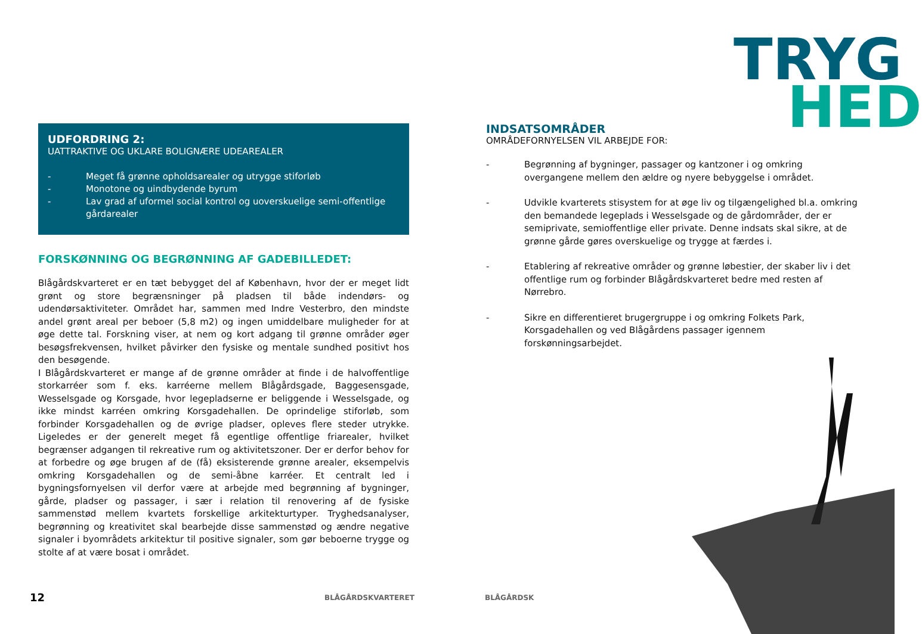TRYG
HED
UDFORDRING 2:
UATTRAKTIVE OG UKLARE BOLIGNÆRE UDEAREALER
- Meget få grønne opholdsarealer og utrygge stiforløb
- Monotone og uindbydende byrum
- Lav grad af uformel social kontrol og uoverskuelige semi-offentlige gårdarealer
FORSKØNNING OG BEGRØNNING AF GADEBILLEDET:
Blågårdskvarteret er en tæt bebygget del af København, hvor der er meget lidt grønt og store begrænsninger på pladsen til både indendørs- og udendørsaktiviteter. Området har, sammen med Indre Vesterbro, den mindste andel grønt areal per beboer (5,8 m2) og ingen umiddelbare muligheder for at øge dette tal. Forskning viser, at nem og kort adgang til grønne områder øger besøgsfrekvensen, hvilket påvirker den fysiske og mentale sundhed positivt hos den besøgende.
I Blågårdskvarteret er mange af de grønne områder at finde i de halvoffentlige storkarréer som f. eks. karréerne mellem Blågårdsgade, Baggesensgade, Wesselsgade og Korsgade, hvor legepladserne er beliggende i Wesselsgade, og ikke mindst karréen omkring Korsgadehallen. De oprindelige stiforløb, som forbinder Korsgadehallen og de øvrige pladser, opleves flere steder utrykke. Ligeledes er der generelt meget få egentlige offentlige friarealer, hvilket begrænser adgangen til rekreative rum og aktivitetszoner. Der er derfor behov for at forbedre og øge brugen af de (få) eksisterende grønne arealer, eksempelvis omkring Korsgadehallen og de semi-åbne karréer. Et centralt led i bygningsfornyelsen vil derfor være at arbejde med begrønning af bygninger, gårde, pladser og passager, i sær i relation til renovering af de fysiske sammenstød mellem kvartets forskellige arkitekturtyper. Tryghedsanalyser, begrønning og kreativitet skal bearbejde disse sammenstød og ændre negative signaler i byområdets arkitektur til positive signaler, som gør beboerne trygge og stolte af at være bosat i området.
INDSATSOMRÅDER
OMRÅDEFORNYELSEN VIL ARBEJDE FOR:
- Begrønning af bygninger, passager og kantzoner i og omkring overgangene mellem den ældre og nyere bebyggelse i området.
- Udvikle kvarterets stisystem for at øge liv og tilgængelighed bl.a. omkring den bemandede legeplads i Wesselsgade og de gårdområder, der er semiprivate, semioffentlige eller private. Denne indsats skal sikre, at de grønne gårde gøres overskuelige og trygge at færdes i.
- Etablering af rekreative områder og grønne løbestier, der skaber liv i det offentlige rum og forbinder Blågårdskvarteret bedre med resten af Nørrebro.
- Sikre en differentieret brugergruppe i og omkring Folkets Park, Korsgadehallen og ved Blågårdens passager igennem forskønningsarbejdet.
12 BLÅGÅRDSKVARTERET BLÅGÅRDSK